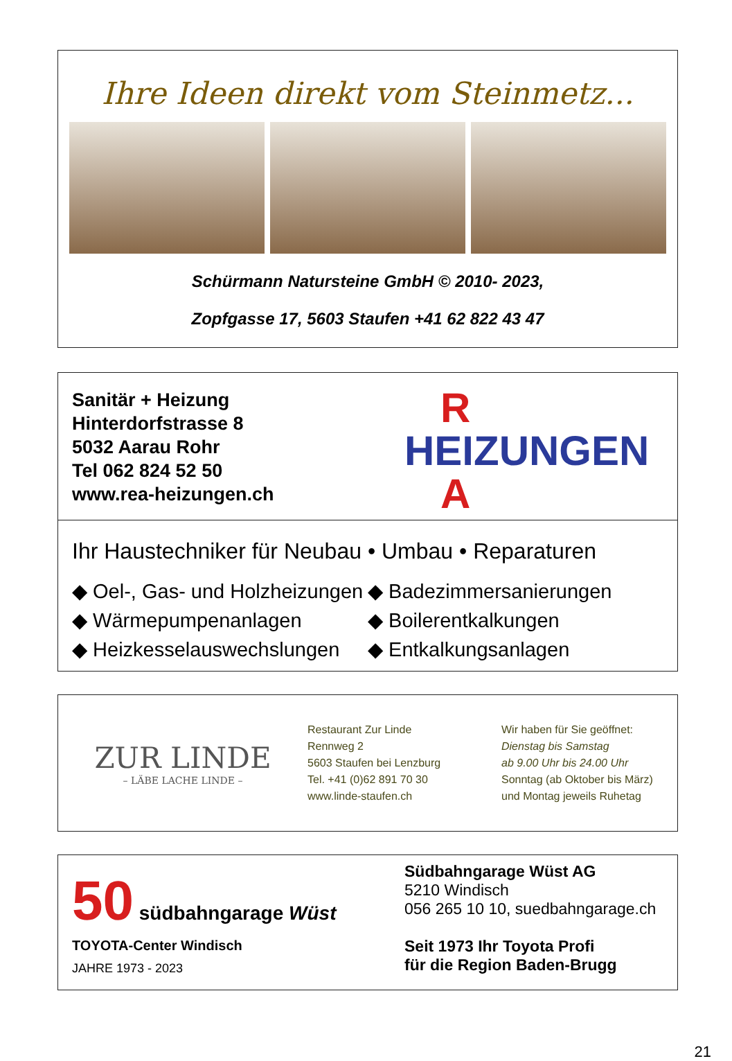Ihre Ideen direkt vom Steinmetz...
Schürmann Natursteine GmbH © 2010- 2023,
Zopfgasse 17, 5603 Staufen +41 62 822 43 47
Sanitär + Heizung
Hinterdorfstrasse 8
5032 Aarau Rohr
Tel 062 824 52 50
www.rea-heizungen.ch
R
HEIZUNGEN
A
Ihr Haustechniker für Neubau • Umbau • Reparaturen
◆ Oel-, Gas- und Holzheizungen
◆ Wärmepumpenanlagen
◆ Heizkesselauswechslungen
◆ Badezimmersanierungen
◆ Boilerentkalkungen
◆ Entkalkungsanlagen
ZUR LINDE
– LÄBE LACHE LINDE –
Restaurant Zur Linde
Rennweg 2
5603 Staufen bei Lenzburg
Tel. +41 (0)62 891 70 30
www.linde-staufen.ch
Wir haben für Sie geöffnet:
Dienstag bis Samstag
ab 9.00 Uhr bis 24.00 Uhr
Sonntag (ab Oktober bis März)
und Montag jeweils Ruhetag
50 südbahngarage Wüst
TOYOTA-Center Windisch
JAHRE 1973 - 2023
Südbahngarage Wüst AG
5210 Windisch
056 265 10 10, suedbahngarage.ch
Seit 1973 Ihr Toyota Profi
für die Region Baden-Brugg
21